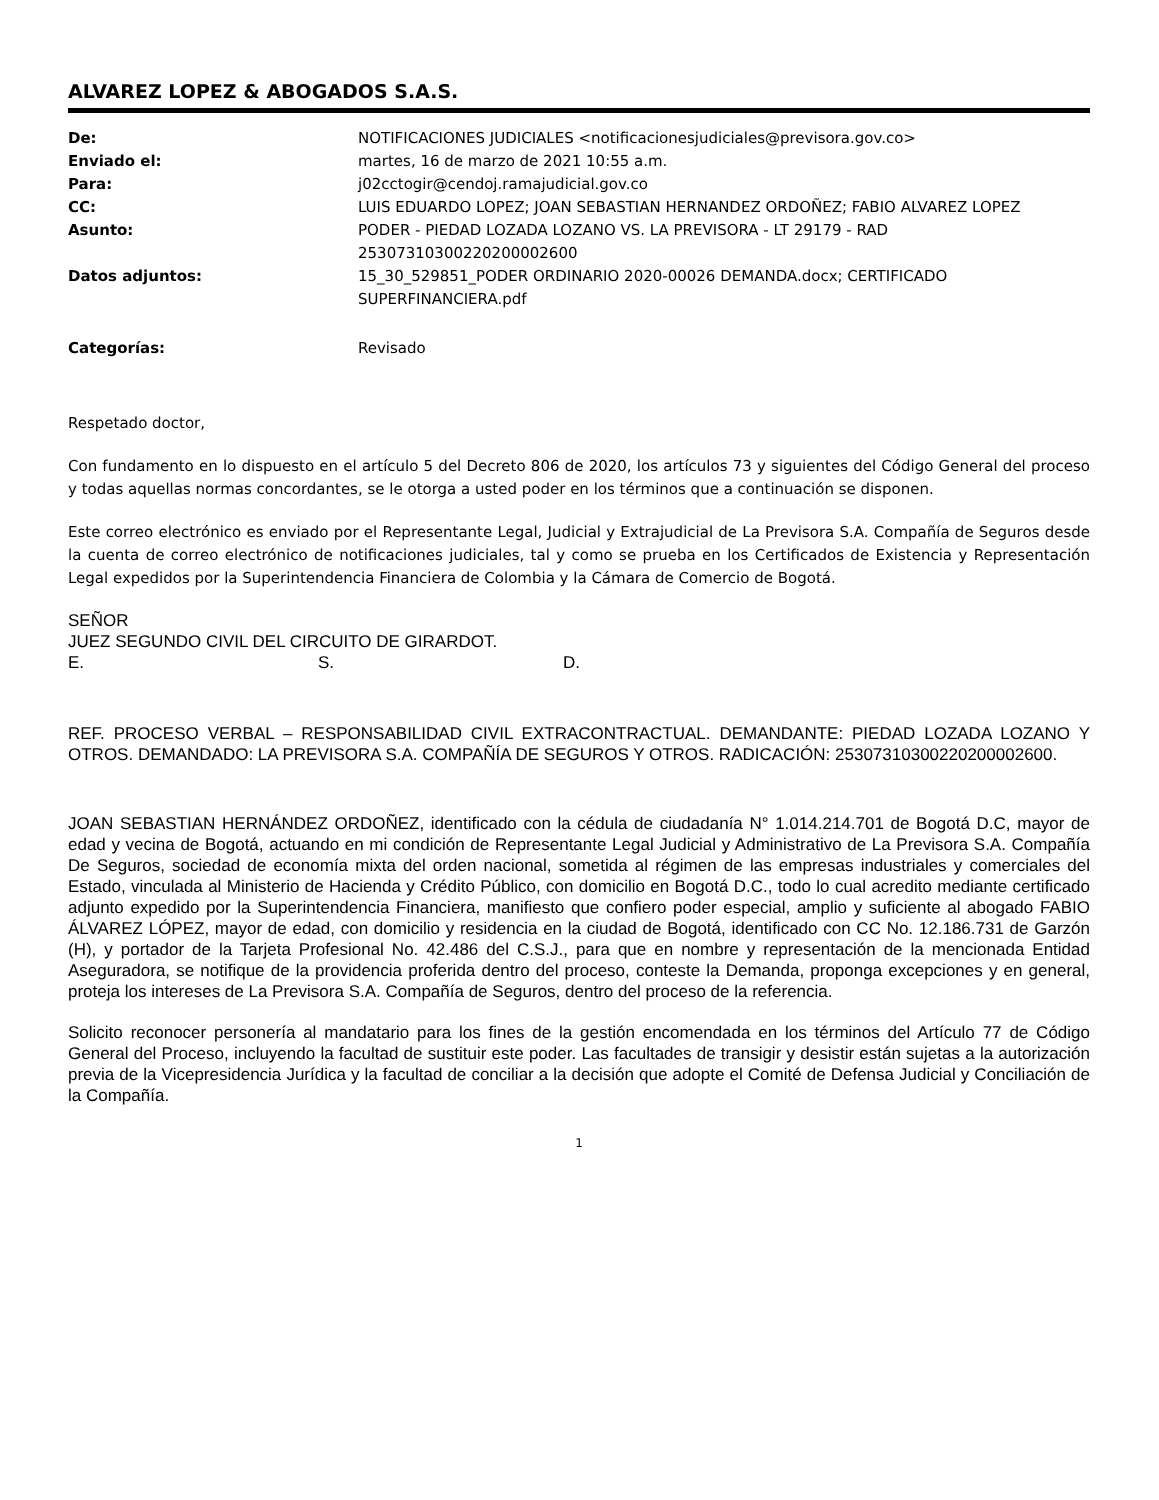ALVAREZ LOPEZ & ABOGADOS S.A.S.
| De: | NOTIFICACIONES JUDICIALES <notificacionesjudiciales@previsora.gov.co> |
| Enviado el: | martes, 16 de marzo de 2021 10:55 a.m. |
| Para: | j02cctogir@cendoj.ramajudicial.gov.co |
| CC: | LUIS EDUARDO LOPEZ; JOAN SEBASTIAN HERNANDEZ ORDOÑEZ; FABIO ALVAREZ LOPEZ |
| Asunto: | PODER - PIEDAD LOZADA LOZANO VS. LA PREVISORA - LT 29179 - RAD 25307310300220200002600 |
| Datos adjuntos: | 15_30_529851_PODER ORDINARIO 2020-00026 DEMANDA.docx; CERTIFICADO SUPERFINANCIERA.pdf |
| Categorías: | Revisado |
Respetado doctor,
Con fundamento en lo dispuesto en el artículo 5 del Decreto 806 de 2020, los artículos 73 y siguientes del Código General del proceso y todas aquellas normas concordantes, se le otorga a usted poder en los términos que a continuación se disponen.
Este correo electrónico es enviado por el Representante Legal, Judicial y Extrajudicial de La Previsora S.A. Compañía de Seguros desde la cuenta de correo electrónico de notificaciones judiciales, tal y como se prueba en los Certificados de Existencia y Representación Legal expedidos por la Superintendencia Financiera de Colombia y la Cámara de Comercio de Bogotá.
SEÑOR
JUEZ SEGUNDO CIVIL DEL CIRCUITO DE GIRARDOT.
E. S. D.
REF. PROCESO VERBAL – RESPONSABILIDAD CIVIL EXTRACONTRACTUAL. DEMANDANTE: PIEDAD LOZADA LOZANO Y OTROS. DEMANDADO: LA PREVISORA S.A. COMPAÑÍA DE SEGUROS Y OTROS. RADICACIÓN: 25307310300220200002600.
JOAN SEBASTIAN HERNÁNDEZ ORDOÑEZ, identificado con la cédula de ciudadanía N° 1.014.214.701 de Bogotá D.C, mayor de edad y vecina de Bogotá, actuando en mi condición de Representante Legal Judicial y Administrativo de La Previsora S.A. Compañía De Seguros, sociedad de economía mixta del orden nacional, sometida al régimen de las empresas industriales y comerciales del Estado, vinculada al Ministerio de Hacienda y Crédito Público, con domicilio en Bogotá D.C., todo lo cual acredito mediante certificado adjunto expedido por la Superintendencia Financiera, manifiesto que confiero poder especial, amplio y suficiente al abogado FABIO ÁLVAREZ LÓPEZ, mayor de edad, con domicilio y residencia en la ciudad de Bogotá, identificado con CC No. 12.186.731 de Garzón (H), y portador de la Tarjeta Profesional No. 42.486 del C.S.J., para que en nombre y representación de la mencionada Entidad Aseguradora, se notifique de la providencia proferida dentro del proceso, conteste la Demanda, proponga excepciones y en general, proteja los intereses de La Previsora S.A. Compañía de Seguros, dentro del proceso de la referencia.
Solicito reconocer personería al mandatario para los fines de la gestión encomendada en los términos del Artículo 77 de Código General del Proceso, incluyendo la facultad de sustituir este poder. Las facultades de transigir y desistir están sujetas a la autorización previa de la Vicepresidencia Jurídica y la facultad de conciliar a la decisión que adopte el Comité de Defensa Judicial y Conciliación de la Compañía.
1